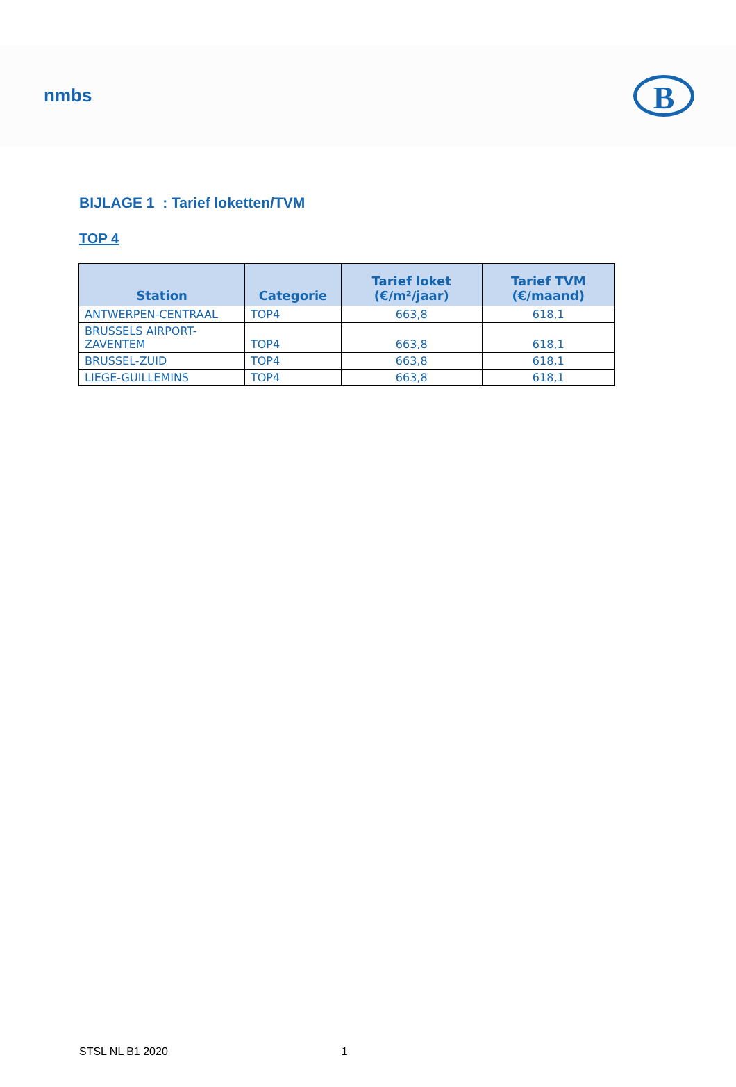nmbs
B
BIJLAGE 1 : Tarief loketten/TVM
TOP 4
| Station | Categorie | Tarief loket (€/m²/jaar) | Tarief TVM (€/maand) |
| --- | --- | --- | --- |
| ANTWERPEN-CENTRAAL | TOP4 | 663,8 | 618,1 |
| BRUSSELS AIRPORT- ZAVENTEM | TOP4 | 663,8 | 618,1 |
| BRUSSEL-ZUID | TOP4 | 663,8 | 618,1 |
| LIEGE-GUILLEMINS | TOP4 | 663,8 | 618,1 |
STSL NL B1 2020 1